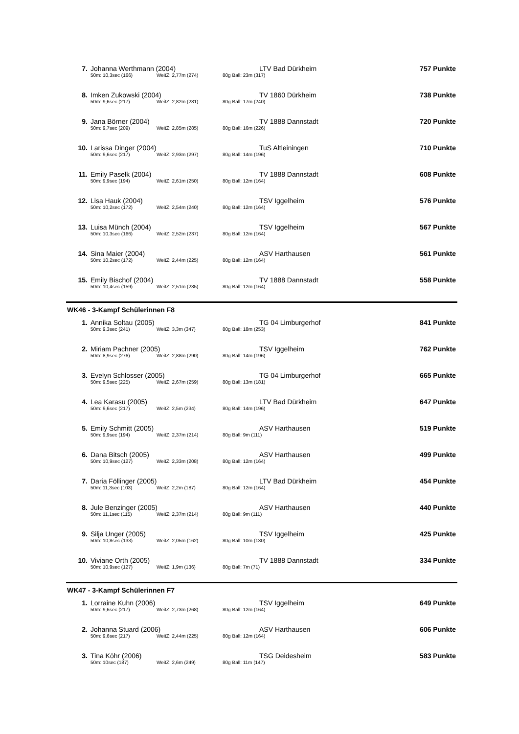| 7. | Johanna Werthmann (2004) | | | LTV Bad Dürkheim | 757 Punkte |
| | 50m: 10,3sec (166) | WeitZ: 2,77m (274) | 80g Ball: 23m (317) | | |
| 8. | Imken Zukowski (2004) | | | TV 1860 Dürkheim | 738 Punkte |
| | 50m: 9,6sec (217) | WeitZ: 2,82m (281) | 80g Ball: 17m (240) | | |
| 9. | Jana Börner (2004) | | | TV 1888 Dannstadt | 720 Punkte |
| | 50m: 9,7sec (209) | WeitZ: 2,85m (285) | 80g Ball: 16m (226) | | |
| 10. | Larissa Dinger (2004) | | | TuS Altleiningen | 710 Punkte |
| | 50m: 9,6sec (217) | WeitZ: 2,93m (297) | 80g Ball: 14m (196) | | |
| 11. | Emily Paselk (2004) | | | TV 1888 Dannstadt | 608 Punkte |
| | 50m: 9,9sec (194) | WeitZ: 2,61m (250) | 80g Ball: 12m (164) | | |
| 12. | Lisa Hauk (2004) | | | TSV Iggelheim | 576 Punkte |
| | 50m: 10,2sec (172) | WeitZ: 2,54m (240) | 80g Ball: 12m (164) | | |
| 13. | Luisa Münch (2004) | | | TSV Iggelheim | 567 Punkte |
| | 50m: 10,3sec (166) | WeitZ: 2,52m (237) | 80g Ball: 12m (164) | | |
| 14. | Sina Maier (2004) | | | ASV Harthausen | 561 Punkte |
| | 50m: 10,2sec (172) | WeitZ: 2,44m (225) | 80g Ball: 12m (164) | | |
| 15. | Emily Bischof (2004) | | | TV 1888 Dannstadt | 558 Punkte |
| | 50m: 10,4sec (159) | WeitZ: 2,51m (235) | 80g Ball: 12m (164) | | |
WK46 - 3-Kampf Schülerinnen F8
| 1. | Annika Soltau (2005) | | | TG 04 Limburgerhof | 841 Punkte |
| | 50m: 9,3sec (241) | WeitZ: 3,3m (347) | 80g Ball: 18m (253) | | |
| 2. | Miriam Pachner (2005) | | | TSV Iggelheim | 762 Punkte |
| | 50m: 8,9sec (276) | WeitZ: 2,88m (290) | 80g Ball: 14m (196) | | |
| 3. | Evelyn Schlosser (2005) | | | TG 04 Limburgerhof | 665 Punkte |
| | 50m: 9,5sec (225) | WeitZ: 2,67m (259) | 80g Ball: 13m (181) | | |
| 4. | Lea Karasu (2005) | | | LTV Bad Dürkheim | 647 Punkte |
| | 50m: 9,6sec (217) | WeitZ: 2,5m (234) | 80g Ball: 14m (196) | | |
| 5. | Emily Schmitt (2005) | | | ASV Harthausen | 519 Punkte |
| | 50m: 9,9sec (194) | WeitZ: 2,37m (214) | 80g Ball: 9m (111) | | |
| 6. | Dana Bitsch (2005) | | | ASV Harthausen | 499 Punkte |
| | 50m: 10,9sec (127) | WeitZ: 2,33m (208) | 80g Ball: 12m (164) | | |
| 7. | Daria Föllinger (2005) | | | LTV Bad Dürkheim | 454 Punkte |
| | 50m: 11,3sec (103) | WeitZ: 2,2m (187) | 80g Ball: 12m (164) | | |
| 8. | Jule Benzinger (2005) | | | ASV Harthausen | 440 Punkte |
| | 50m: 11,1sec (115) | WeitZ: 2,37m (214) | 80g Ball: 9m (111) | | |
| 9. | Silja Unger (2005) | | | TSV Iggelheim | 425 Punkte |
| | 50m: 10,8sec (133) | WeitZ: 2,05m (162) | 80g Ball: 10m (130) | | |
| 10. | Viviane Orth (2005) | | | TV 1888 Dannstadt | 334 Punkte |
| | 50m: 10,9sec (127) | WeitZ: 1,9m (136) | 80g Ball: 7m (71) | | |
WK47 - 3-Kampf Schülerinnen F7
| 1. | Lorraine Kuhn (2006) | | | TSV Iggelheim | 649 Punkte |
| | 50m: 9,6sec (217) | WeitZ: 2,73m (268) | 80g Ball: 12m (164) | | |
| 2. | Johanna Stuard (2006) | | | ASV Harthausen | 606 Punkte |
| | 50m: 9,6sec (217) | WeitZ: 2,44m (225) | 80g Ball: 12m (164) | | |
| 3. | Tina Köhr (2006) | | | TSG Deidesheim | 583 Punkte |
| | 50m: 10sec (187) | WeitZ: 2,6m (249) | 80g Ball: 11m (147) | | |